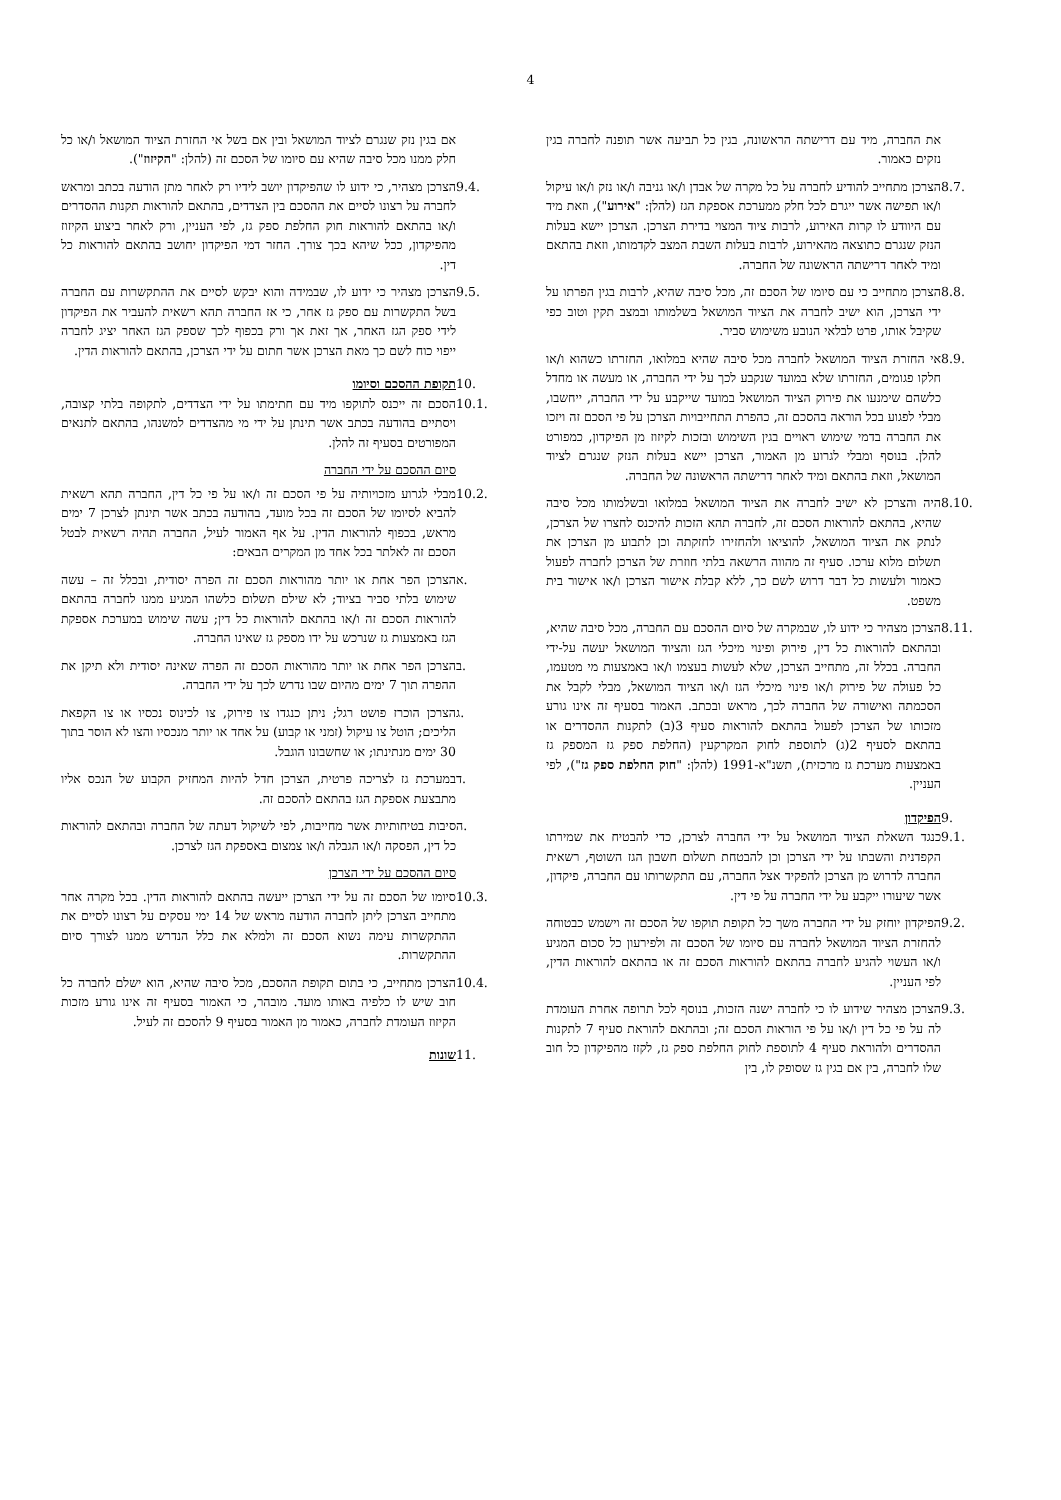4
את החברה, מיד עם דרישתה הראשונה, בגין כל תביעה אשר תופנה לחברה בגין נזקים כאמור.
8.7. הצרכן מתחייב להודיע לחברה על כל מקרה של אבדן ו/או גניבה ו/או נזק ו/או עיקול ו/או תפישה אשר ייגרם לכל חלק ממערכת אספקת הגז (להלן: "אירוע"), וזאת מיד עם היוודע לו קרות האירוע, לרבות ציוד המצוי בדירת הצרכן. הצרכן יישא בעלות הנזק שנגרם כתוצאה מהאירוע, לרבות בעלות השבת המצב לקדמותו, וזאת בהתאם ומיד לאחר דרישתה הראשונה של החברה.
8.8. הצרכן מתחייב כי עם סיומו של הסכם זה, מכל סיבה שהיא, לרבות בגין הפרתו על ידי הצרכן, הוא ישיב לחברה את הציוד המושאל בשלמותו ובמצב תקין וטוב כפי שקיבל אותו, פרט לבלאי הנובע משימוש סביר.
8.9. אי החזרת הציוד המושאל לחברה מכל סיבה שהיא במלואו, החזרתו כשהוא ו/או חלקו פגומים, החזרתו שלא במועד שנקבע לכך על ידי החברה, או מעשה או מחדל כלשהם שימנעו את פירוק הציוד המושאל במועד שייקבע על ידי החברה, ייחשבו, מבלי לפגוע בכל הוראה בהסכם זה, כהפרת התחייבויות הצרכן על פי הסכם זה ויזכו את החברה בדמי שימוש ראויים בגין השימוש ובזכות לקיזוז מן הפיקדון, כמפורט להלן. בנוסף ומבלי לגרוע מן האמור, הצרכן יישא בעלות הנזק שנגרם לציוד המושאל, וזאת בהתאם ומיד לאחר דרישתה הראשונה של החברה.
8.10. היה והצרכן לא ישיב לחברה את הציוד המושאל במלואו ובשלמותו מכל סיבה שהיא, בהתאם להוראות הסכם זה, לחברה תהא הזכות להיכנס לחצרו של הצרכן, לנתק את הציוד המושאל, להוציאו ולהחזירו לחזקתה וכן לתבוע מן הצרכן את תשלום מלוא ערכו. סעיף זה מהווה הרשאה בלתי חוזרת של הצרכן לחברה לפעול כאמור ולעשות כל דבר דרוש לשם כך, ללא קבלת אישור הצרכן ו/או אישור בית משפט.
8.11. הצרכן מצהיר כי ידוע לו, שבמקרה של סיום ההסכם עם החברה, מכל סיבה שהיא, ובהתאם להוראות כל דין, פירוק ופינוי מיכלי הגז והציוד המושאל יעשה על-ידי החברה. בכלל זה, מתחייב הצרכן, שלא לעשות בעצמו ו/או באמצעות מי מטעמו, כל פעולה של פירוק ו/או פינוי מיכלי הגז ו/או הציוד המושאל, מבלי לקבל את הסכמתה ואישורה של החברה לכך, מראש ובכתב. האמור בסעיף זה אינו גורע מזכותו של הצרכן לפעול בהתאם להוראות סעיף 3(ב) לתקנות ההסדרים או בהתאם לסעיף 2(ג) לתוספת לחוק המקרקעין (החלפת ספק גז המספק גז באמצעות מערכת גז מרכזית), תשנ"א-1991 (להלן: "חוק החלפת ספק גז"), לפי העניין.
9. הפיקדון
9.1. כנגד השאלת הציוד המושאל על ידי החברה לצרכן, כדי להבטיח את שמירתו הקפדנית והשבתו על ידי הצרכן וכן להבטחת תשלום חשבון הגז השוטף, רשאית החברה לדרוש מן הצרכן להפקיד אצל החברה, עם התקשרותו עם החברה, פיקדון, אשר שיעורו ייקבע על ידי החברה על פי דין.
9.2. הפיקדון יוחזק על ידי החברה משך כל תקופת תוקפו של הסכם זה וישמש כבטוחה להחזרת הציוד המושאל לחברה עם סיומו של הסכם זה ולפירעון כל סכום המגיע ו/או העשוי להגיע לחברה בהתאם להוראות הסכם זה או בהתאם להוראות הדין, לפי העניין.
9.3. הצרכן מצהיר שידוע לו כי לחברה ישנה הזכות, בנוסף לכל תרופה אחרת העומדת לה על פי כל דין ו/או על פי הוראות הסכם זה; ובהתאם להוראת סעיף 7 לתקנות ההסדרים ולהוראת סעיף 4 לתוספת לחוק החלפת ספק גז, לקזז מהפיקדון כל חוב שלו לחברה, בין אם בגין גז שסופק לו, בין
אם בגין נזק שנגרם לציוד המושאל ובין אם בשל אי החזרת הציוד המושאל ו/או כל חלק ממנו מכל סיבה שהיא עם סיומו של הסכם זה (להלן: "הקיזוז").
9.4. הצרכן מצהיר, כי ידוע לו שהפיקדון יושב לידיו רק לאחר מתן הודעה בכתב ומראש לחברה על רצונו לסיים את ההסכם בין הצדדים, בהתאם להוראות תקנות ההסדרים ו/או בהתאם להוראות חוק החלפת ספק גז, לפי העניין, ורק לאחר ביצוע הקיזוז מהפיקדון, ככל שיהא בכך צורך. החזר דמי הפיקדון יחושב בהתאם להוראות כל דין.
9.5. הצרכן מצהיר כי ידוע לו, שבמידה והוא יבקש לסיים את ההתקשרות עם החברה בשל התקשרות עם ספק גז אחר, כי אז החברה תהא רשאית להעביר את הפיקדון לידי ספק הגז האחר, אך זאת אך ורק בכפוף לכך שספק הגז האחר יציג לחברה ייפוי כוח לשם כך מאת הצרכן אשר חתום על ידי הצרכן, בהתאם להוראות הדין.
10. תקופת ההסכם וסיומו
10.1. הסכם זה ייכנס לתוקפו מיד עם חתימתו על ידי הצדדים, לתקופה בלתי קצובה, ויסתיים בהודעה בכתב אשר תינתן על ידי מי מהצדדים למשנהו, בהתאם לתנאים המפורטים בסעיף זה להלן.
סיום ההסכם על ידי החברה
10.2. מבלי לגרוע מזכויותיה על פי הסכם זה ו/או על פי כל דין, החברה תהא רשאית להביא לסיומו של הסכם זה בכל מועד, בהודעה בכתב אשר תינתן לצרכן 7 ימים מראש, בכפוף להוראות הדין. על אף האמור לעיל, החברה תהיה רשאית לבטל הסכם זה לאלתר בכל אחד מן המקרים הבאים:
א. הצרכן הפר אחת או יותר מהוראות הסכם זה הפרה יסודית, ובכלל זה – עשה שימוש בלתי סביר בציוד; לא שילם תשלום כלשהו המגיע ממנו לחברה בהתאם להוראות הסכם זה ו/או בהתאם להוראות כל דין; עשה שימוש במערכת אספקת הגז באמצעות גז שנרכש על ידו מספק גז שאינו החברה.
ב. הצרכן הפר אחת או יותר מהוראות הסכם זה הפרה שאינה יסודית ולא תיקן את ההפרה תוך 7 ימים מהיום שבו נדרש לכך על ידי החברה.
ג. הצרכן הוכרז פושט רגל; ניתן כנגדו צו פירוק, צו לכינוס נכסיו או צו הקפאת הליכים; הוטל צו עיקול (זמני או קבוע) על אחד או יותר מנכסיו והצו לא הוסר בתוך 30 ימים מנתינתו; או שחשבונו הוגבל.
ד. במערכת גז לצריכה פרטית, הצרכן חדל להיות המחזיק הקבוע של הנכס אליו מתבצעת אספקת הגז בהתאם להסכם זה.
ה. סיבות בטיחותיות אשר מחייבות, לפי לשיקול דעתה של החברה ובהתאם להוראות כל דין, הפסקה ו/או הגבלה ו/או צמצום באספקת הגז לצרכן.
סיום ההסכם על ידי הצרכן
10.3. סיומו של הסכם זה על ידי הצרכן ייעשה בהתאם להוראות הדין. בכל מקרה אחר מתחייב הצרכן ליתן לחברה הודעה מראש של 14 ימי עסקים על רצונו לסיים את ההתקשרות עימה נשוא הסכם זה ולמלא את כלל הנדרש ממנו לצורך סיום ההתקשרות.
10.4. הצרכן מתחייב, כי בתום תקופת ההסכם, מכל סיבה שהיא, הוא ישלם לחברה כל חוב שיש לו כלפיה באותו מועד. מובהר, כי האמור בסעיף זה אינו גורע מזכות הקיזוז העומדת לחברה, כאמור מן האמור בסעיף 9 להסכם זה לעיל.
11. שונות